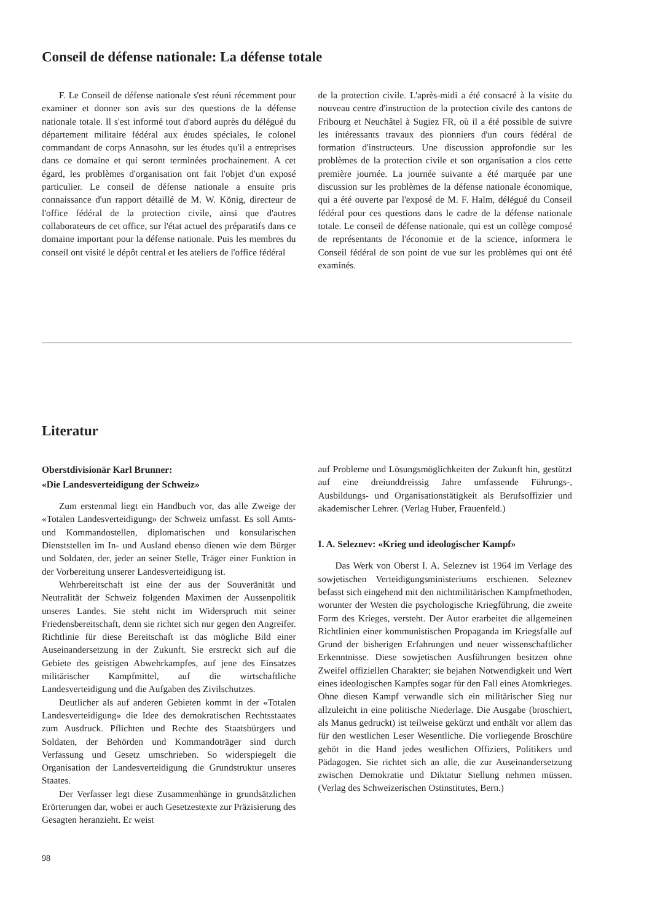Conseil de défense nationale: La défense totale
F. Le Conseil de défense nationale s'est réuni récemment pour examiner et donner son avis sur des questions de la défense nationale totale. Il s'est informé tout d'abord auprès du délégué du département militaire fédéral aux études spéciales, le colonel commandant de corps Annasohn, sur les études qu'il a entreprises dans ce domaine et qui seront terminées prochainement. A cet égard, les problèmes d'organisation ont fait l'objet d'un exposé particulier. Le conseil de défense nationale a ensuite pris connaissance d'un rapport détaillé de M. W. König, directeur de l'office fédéral de la protection civile, ainsi que d'autres collaborateurs de cet office, sur l'état actuel des préparatifs dans ce domaine important pour la défense nationale. Puis les membres du conseil ont visité le dépôt central et les ateliers de l'office fédéral
de la protection civile. L'après-midi a été consacré à la visite du nouveau centre d'instruction de la protection civile des cantons de Fribourg et Neuchâtel à Sugiez FR, où il a été possible de suivre les intéressants travaux des pionniers d'un cours fédéral de formation d'instructeurs. Une discussion approfondie sur les problèmes de la protection civile et son organisation a clos cette première journée. La journée suivante a été marquée par une discussion sur les problèmes de la défense nationale économique, qui a été ouverte par l'exposé de M. F. Halm, délégué du Conseil fédéral pour ces questions dans le cadre de la défense nationale totale. Le conseil de défense nationale, qui est un collège composé de représentants de l'économie et de la science, informera le Conseil fédéral de son point de vue sur les problèmes qui ont été examinés.
Literatur
Oberstdivisionär Karl Brunner:
«Die Landesverteidigung der Schweiz»
Zum erstenmal liegt ein Handbuch vor, das alle Zweige der «Totalen Landesverteidigung» der Schweiz umfasst. Es soll Amts- und Kommandostellen, diplomatischen und konsularischen Dienststellen im In- und Ausland ebenso dienen wie dem Bürger und Soldaten, der, jeder an seiner Stelle, Träger einer Funktion in der Vorbereitung unserer Landesverteidigung ist.
Wehrbereitschaft ist eine der aus der Souveränität und Neutralität der Schweiz folgenden Maximen der Aussenpolitik unseres Landes. Sie steht nicht im Widerspruch mit seiner Friedensbereitschaft, denn sie richtet sich nur gegen den Angreifer. Richtlinie für diese Bereitschaft ist das mögliche Bild einer Auseinandersetzung in der Zukunft. Sie erstreckt sich auf die Gebiete des geistigen Abwehrkampfes, auf jene des Einsatzes militärischer Kampfmittel, auf die wirtschaftliche Landesverteidigung und die Aufgaben des Zivilschutzes.
Deutlicher als auf anderen Gebieten kommt in der «Totalen Landesverteidigung» die Idee des demokratischen Rechtsstaates zum Ausdruck. Pflichten und Rechte des Staatsbürgers und Soldaten, der Behörden und Kommandoträger sind durch Verfassung und Gesetz umschrieben. So widerspiegelt die Organisation der Landesverteidigung die Grundstruktur unseres Staates.
Der Verfasser legt diese Zusammenhänge in grundsätzlichen Erörterungen dar, wobei er auch Gesetzestexte zur Präzisierung des Gesagten heranzieht. Er weist
auf Probleme und Lösungsmöglichkeiten der Zukunft hin, gestützt auf eine dreiunddreissig Jahre umfassende Führungs-, Ausbildungs- und Organisationstätigkeit als Berufsoffizier und akademischer Lehrer. (Verlag Huber, Frauenfeld.)
I. A. Seleznev: «Krieg und ideologischer Kampf»
Das Werk von Oberst I. A. Seleznev ist 1964 im Verlage des sowjetischen Verteidigungsministeriums erschienen. Seleznev befasst sich eingehend mit den nichtmilitärischen Kampfmethoden, worunter der Westen die psychologische Kriegführung, die zweite Form des Krieges, versteht. Der Autor erarbeitet die allgemeinen Richtlinien einer kommunistischen Propaganda im Kriegsfalle auf Grund der bisherigen Erfahrungen und neuer wissenschaftlicher Erkenntnisse. Diese sowjetischen Ausführungen besitzen ohne Zweifel offiziellen Charakter; sie bejahen Notwendigkeit und Wert eines ideologischen Kampfes sogar für den Fall eines Atomkrieges. Ohne diesen Kampf verwandle sich ein militärischer Sieg nur allzuleicht in eine politische Niederlage. Die Ausgabe (broschiert, als Manus gedruckt) ist teilweise gekürzt und enthält vor allem das für den westlichen Leser Wesentliche. Die vorliegende Broschüre gehöt in die Hand jedes westlichen Offiziers, Politikers und Pädagogen. Sie richtet sich an alle, die zur Auseinandersetzung zwischen Demokratie und Diktatur Stellung nehmen müssen. (Verlag des Schweizerischen Ostinstitutes, Bern.)
98